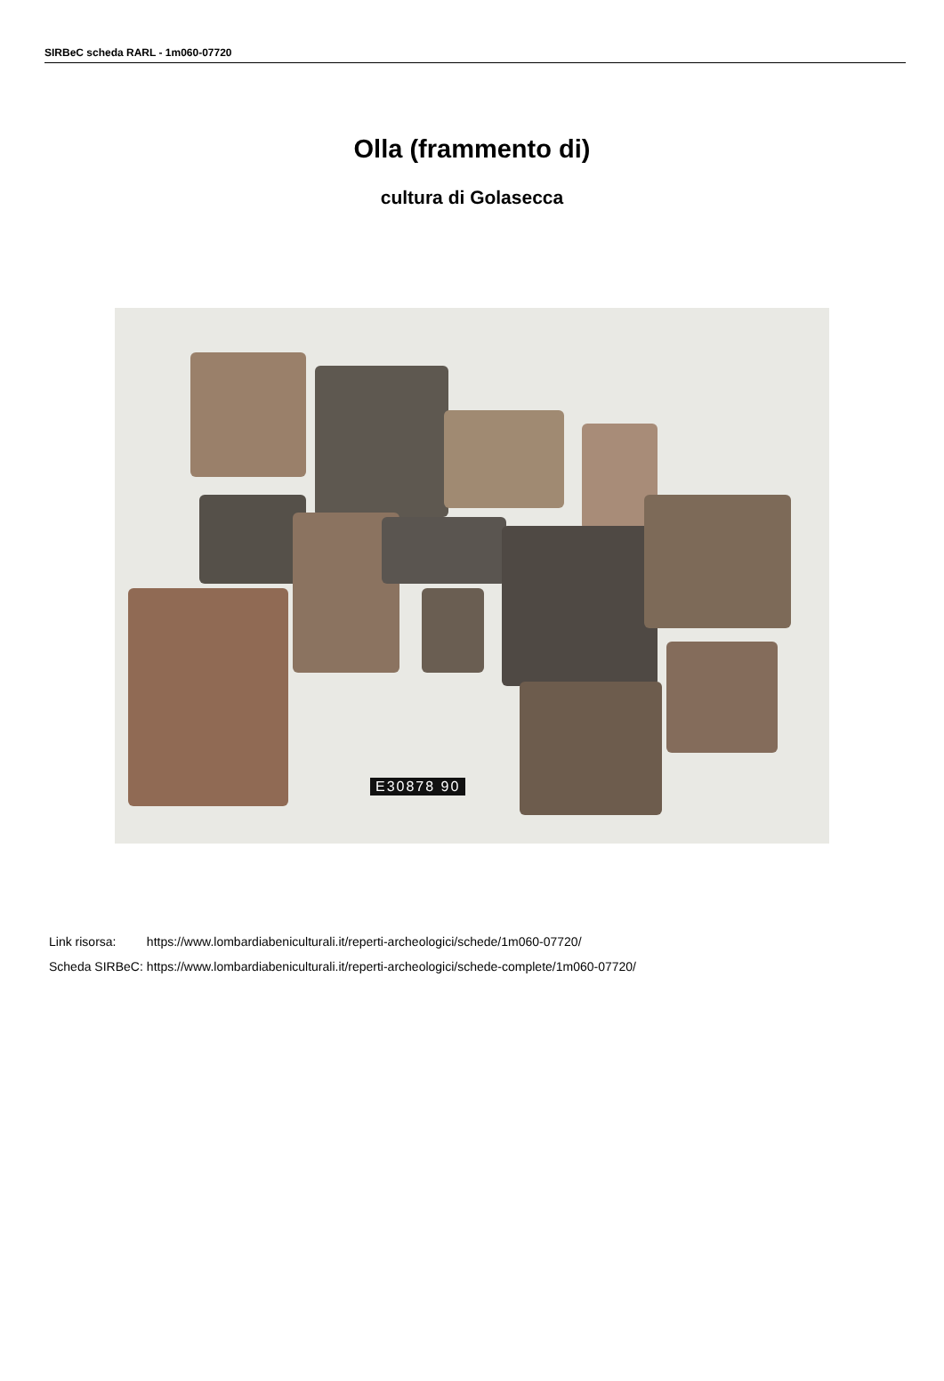SIRBeC scheda RARL - 1m060-07720
Olla (frammento di)
cultura di Golasecca
E30878 90
| Link risorsa: | https://www.lombardiabeniculturali.it/reperti-archeologici/schede/1m060-07720/ |
| Scheda SIRBeC: | https://www.lombardiabeniculturali.it/reperti-archeologici/schede-complete/1m060-07720/ |